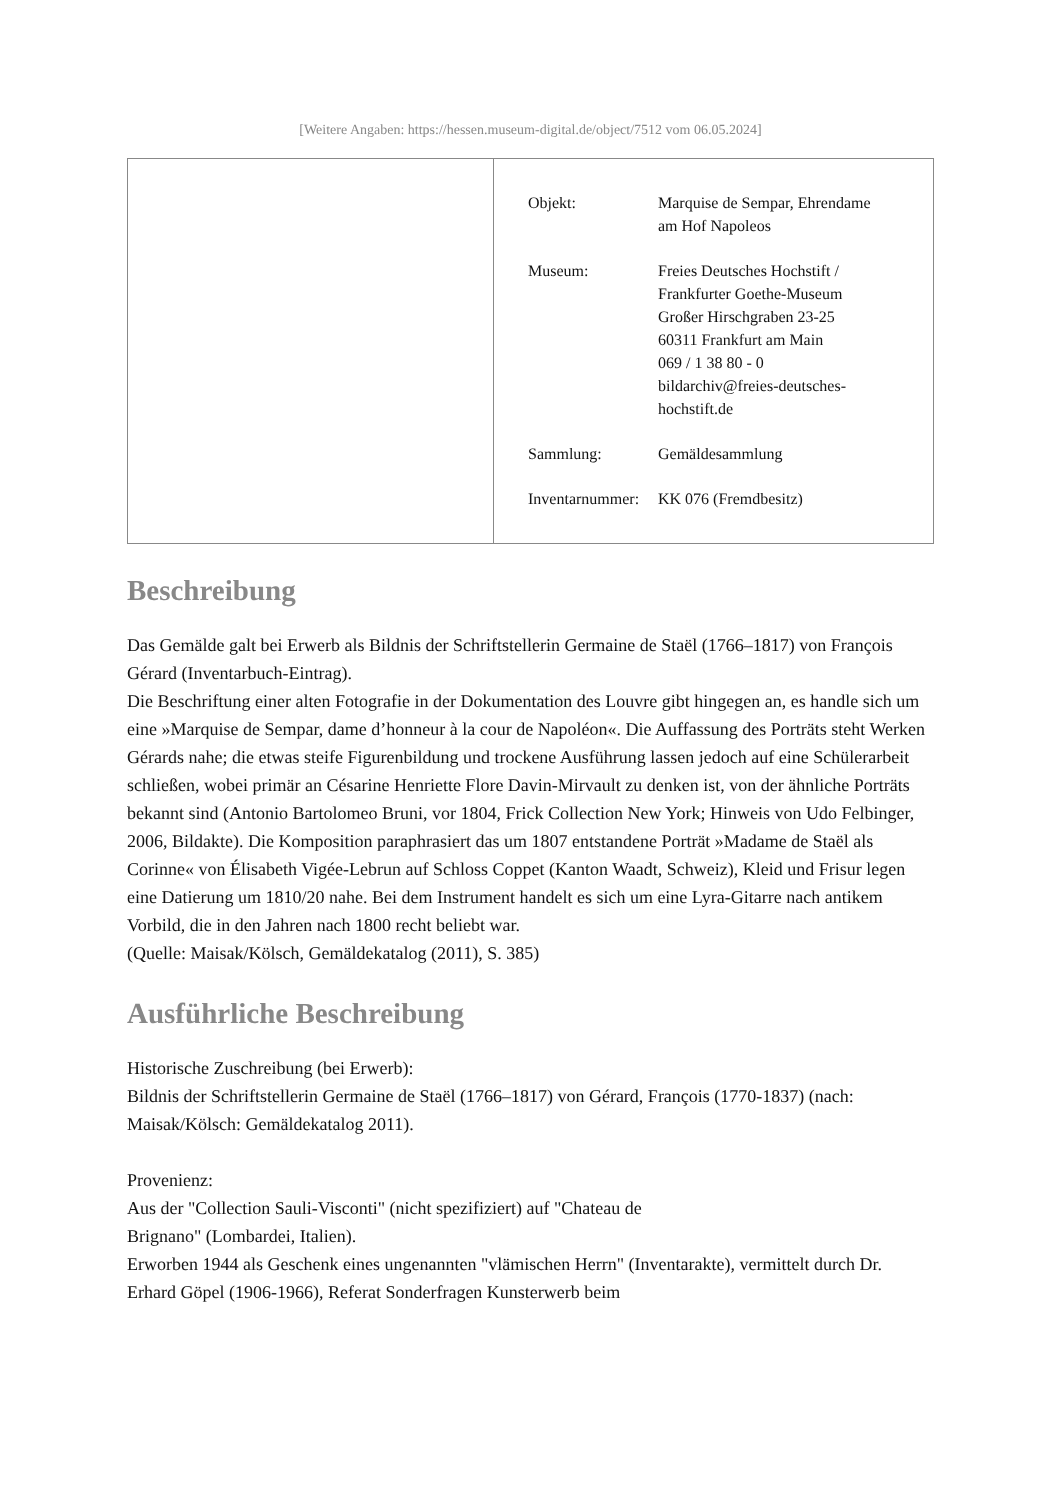[Weitere Angaben: https://hessen.museum-digital.de/object/7512 vom 06.05.2024]
| Objekt: | Marquise de Sempar, Ehrendame am Hof Napoleos |
| Museum: | Freies Deutsches Hochstift / Frankfurter Goethe-Museum Großer Hirschgraben 23-25 60311 Frankfurt am Main 069 / 1 38 80 - 0 bildarchiv@freies-deutsches- hochstift.de |
| Sammlung: | Gemäldesammlung |
| Inventarnummer: | KK 076 (Fremdbesitz) |
Beschreibung
Das Gemälde galt bei Erwerb als Bildnis der Schriftstellerin Germaine de Staël (1766–1817) von François Gérard (Inventarbuch-Eintrag).
Die Beschriftung einer alten Fotografie in der Dokumentation des Louvre gibt hingegen an, es handle sich um eine »Marquise de Sempar, dame d’honneur à la cour de Napoléon«. Die Auffassung des Porträts steht Werken Gérards nahe; die etwas steife Figurenbildung und trockene Ausführung lassen jedoch auf eine Schülerarbeit schließen, wobei primär an Césarine Henriette Flore Davin-Mirvault zu denken ist, von der ähnliche Porträts bekannt sind (Antonio Bartolomeo Bruni, vor 1804, Frick Collection New York; Hinweis von Udo Felbinger, 2006, Bildakte). Die Komposition paraphrasiert das um 1807 entstandene Porträt »Madame de Staël als Corinne« von Élisabeth Vigée-Lebrun auf Schloss Coppet (Kanton Waadt, Schweiz), Kleid und Frisur legen eine Datierung um 1810/20 nahe. Bei dem Instrument handelt es sich um eine Lyra-Gitarre nach antikem Vorbild, die in den Jahren nach 1800 recht beliebt war.
(Quelle: Maisak/Kölsch, Gemäldekatalog (2011), S. 385)
Ausführliche Beschreibung
Historische Zuschreibung (bei Erwerb):
Bildnis der Schriftstellerin Germaine de Staël (1766–1817) von Gérard, François (1770-1837) (nach: Maisak/Kölsch: Gemäldekatalog 2011).
Provenienz:
Aus der "Collection Sauli-Visconti" (nicht spezifiziert) auf "Chateau de
Brignano" (Lombardei, Italien).
Erworben 1944 als Geschenk eines ungenannten "vlämischen Herrn" (Inventarakte), vermittelt durch Dr. Erhard Göpel (1906-1966), Referat Sonderfragen Kunsterwerb beim